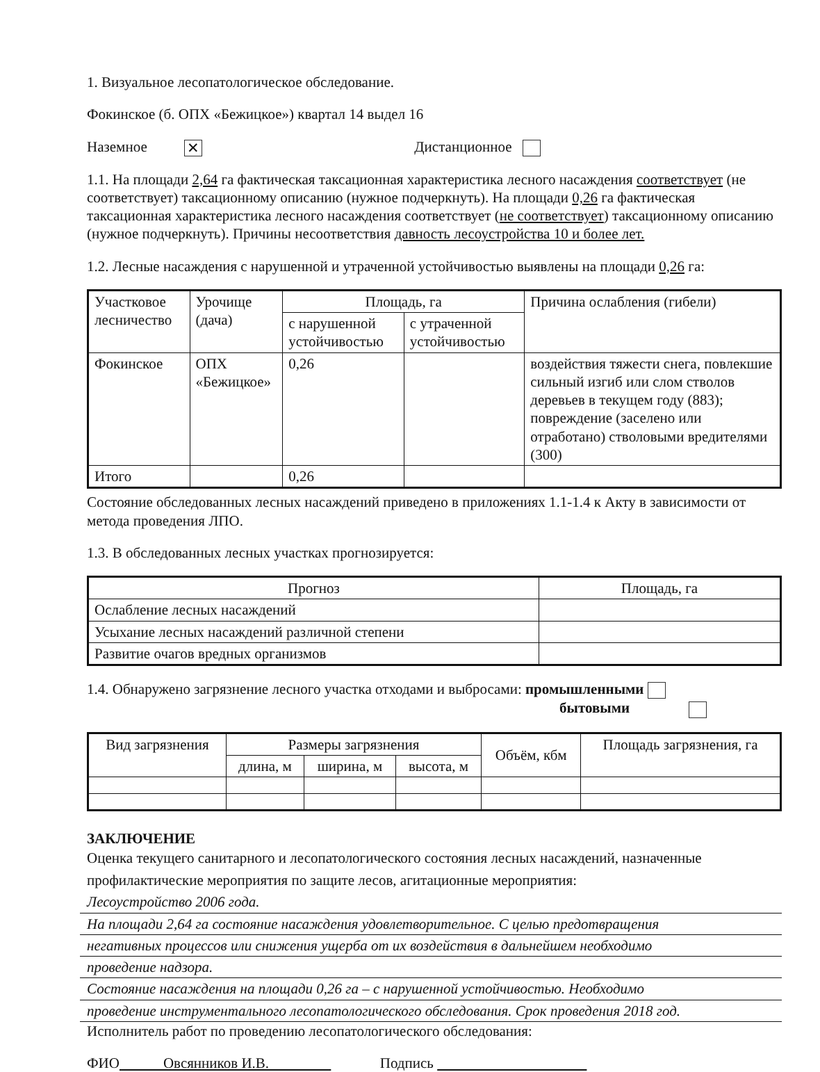1. Визуальное лесопатологическое обследование.
Фокинское (б. ОПХ «Бежицкое») квартал 14 выдел 16
Наземное ✕ Дистанционное
1.1. На площади 2,64 га фактическая таксационная характеристика лесного насаждения соответствует (не соответствует) таксационному описанию (нужное подчеркнуть). На площади 0,26 га фактическая таксационная характеристика лесного насаждения соответствует (не соответствует) таксационному описанию (нужное подчеркнуть). Причины несоответствия давность лесоустройства 10 и более лет.
1.2. Лесные насаждения с нарушенной и утраченной устойчивостью выявлены на площади 0,26 га:
| Участковое лесничество | Урочище (дача) | Площадь, га | | Причина ослабления (гибели) |
| --- | --- | --- | --- | --- |
| | | с нарушенной устойчивостью | с утраченной устойчивостью | |
| Фокинское | ОПХ «Бежицкое» | 0,26 | | воздействия тяжести снега, повлекшие сильный изгиб или слом стволов деревьев в текущем году (883); повреждение (заселено или отработано) стволовыми вредителями (300) |
| Итого | | 0,26 | | |
Состояние обследованных лесных насаждений приведено в приложениях 1.1-1.4 к Акту в зависимости от метода проведения ЛПО.
1.3. В обследованных лесных участках прогнозируется:
| Прогноз | Площадь, га |
| --- | --- |
| Ослабление лесных насаждений | |
| Усыхание лесных насаждений различной степени | |
| Развитие очагов вредных организмов | |
1.4. Обнаружено загрязнение лесного участка отходами и выбросами: промышленными
бытовыми
| Вид загрязнения | Размеры загрязнения | | | Объём, кбм | Площадь загрязнения, га |
| --- | --- | --- | --- | --- | --- |
| | длина, м | ширина, м | высота, м | | |
ЗАКЛЮЧЕНИЕ
Оценка текущего санитарного и лесопатологического состояния лесных насаждений, назначенные профилактические мероприятия по защите лесов, агитационные мероприятия:
Лесоустройство 2006 года.
На площади 2,64 га состояние насаждения удовлетворительное. С целью предотвращения
негативных процессов или снижения ущерба от их воздействия в дальнейшем необходимо
проведение надзора.
Состояние насаждения на площади 0,26 га – с нарушенной устойчивостью. Необходимо
проведение инструментального лесопатологического обследования. Срок проведения 2018 год.
Исполнитель работ по проведению лесопатологического обследования:
ФИО Овсянников И.В. Подпись